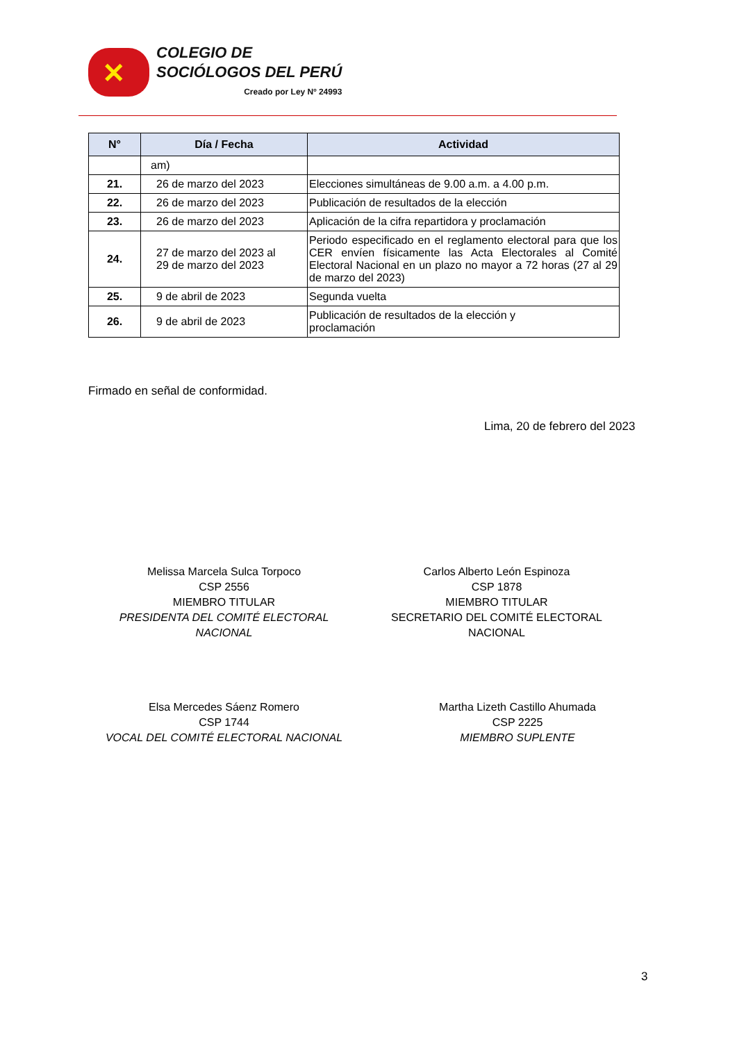✕
COLEGIO DE
SOCIÓLOGOS DEL PERÚ
Creado por Ley Nº 24993
| N° | Día / Fecha | Actividad |
| --- | --- | --- |
| | am) | |
| 21. | 26 de marzo del 2023 | Elecciones simultáneas de 9.00 a.m. a 4.00 p.m. |
| 22. | 26 de marzo del 2023 | Publicación de resultados de la elección |
| 23. | 26 de marzo del 2023 | Aplicación de la cifra repartidora y proclamación |
| 24. | 27 de marzo del 2023 al 29 de marzo del 2023 | Periodo especificado en el reglamento electoral para que los CER envíen físicamente las Acta Electorales al Comité Electoral Nacional en un plazo no mayor a 72 horas (27 al 29 de marzo del 2023) |
| 25. | 9 de abril de 2023 | Segunda vuelta |
| 26. | 9 de abril de 2023 | Publicación de resultados de la elección y proclamación |
Firmado en señal de conformidad.
Lima, 20 de febrero del 2023
Melissa Marcela Sulca Torpoco
CSP 2556
MIEMBRO TITULAR
PRESIDENTA DEL COMITÉ ELECTORAL NACIONAL
Carlos Alberto León Espinoza
CSP 1878
MIEMBRO TITULAR
SECRETARIO DEL COMITÉ ELECTORAL NACIONAL
Elsa Mercedes Sáenz Romero
CSP 1744
VOCAL DEL COMITÉ ELECTORAL NACIONAL
Martha Lizeth Castillo Ahumada
CSP 2225
MIEMBRO SUPLENTE
3